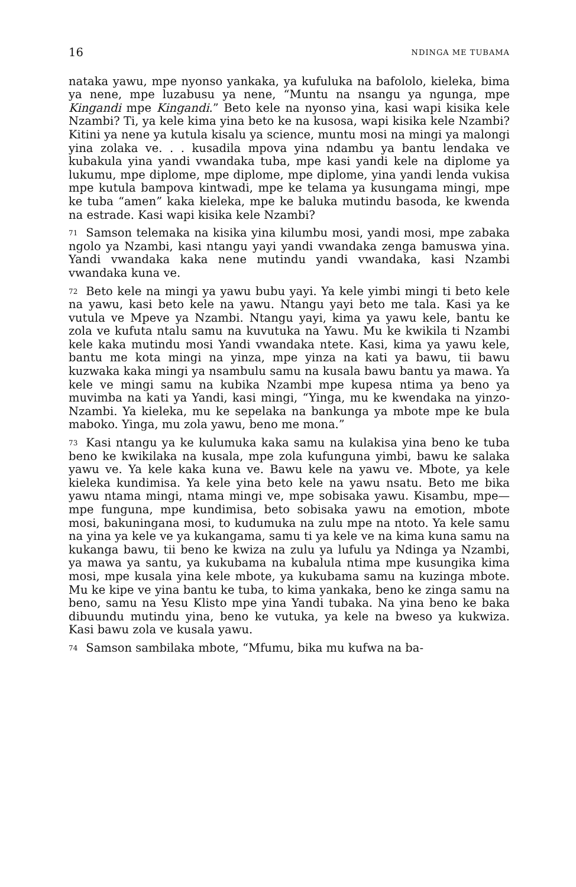16 NDINGA ME TUBAMA
nataka yawu, mpe nyonso yankaka, ya kufuluka na bafololo, kieleka, bima ya nene, mpe luzabusu ya nene, “Muntu na nsangu ya ngunga, mpe Kingandi mpe Kingandi.” Beto kele na nyonso yina, kasi wapi kisika kele Nzambi? Ti, ya kele kima yina beto ke na kusosa, wapi kisika kele Nzambi? Kitini ya nene ya kutula kisalu ya science, muntu mosi na mingi ya malongi yina zolaka ve. . . kusadila mpova yina ndambu ya bantu lendaka ve kubakula yina yandi vwandaka tuba, mpe kasi yandi kele na diplome ya lukumu, mpe diplome, mpe diplome, mpe diplome, yina yandi lenda vukisa mpe kutula bampova kintwadi, mpe ke telama ya kusungama mingi, mpe ke tuba “amen” kaka kieleka, mpe ke baluka mutindu basoda, ke kwenda na estrade. Kasi wapi kisika kele Nzambi?
71 Samson telemaka na kisika yina kilumbu mosi, yandi mosi, mpe zabaka ngolo ya Nzambi, kasi ntangu yayi yandi vwandaka zenga bamuswa yina. Yandi vwandaka kaka nene mutindu yandi vwandaka, kasi Nzambi vwandaka kuna ve.
72 Beto kele na mingi ya yawu bubu yayi. Ya kele yimbi mingi ti beto kele na yawu, kasi beto kele na yawu. Ntangu yayi beto me tala. Kasi ya ke vutula ve Mpeve ya Nzambi. Ntangu yayi, kima ya yawu kele, bantu ke zola ve kufuta ntalu samu na kuvutuka na Yawu. Mu ke kwikila ti Nzambi kele kaka mutindu mosi Yandi vwandaka ntete. Kasi, kima ya yawu kele, bantu me kota mingi na yinza, mpe yinza na kati ya bawu, tii bawu kuzwaka kaka mingi ya nsambulu samu na kusala bawu bantu ya mawa. Ya kele ve mingi samu na kubika Nzambi mpe kupesa ntima ya beno ya muvimba na kati ya Yandi, kasi mingi, “Yinga, mu ke kwendaka na yinzo-Nzambi. Ya kieleka, mu ke sepelaka na bankunga ya mbote mpe ke bula maboko. Yinga, mu zola yawu, beno me mona.”
73 Kasi ntangu ya ke kulumuka kaka samu na kulakisa yina beno ke tuba beno ke kwikilaka na kusala, mpe zola kufunguna yimbi, bawu ke salaka yawu ve. Ya kele kaka kuna ve. Bawu kele na yawu ve. Mbote, ya kele kieleka kundimisa. Ya kele yina beto kele na yawu nsatu. Beto me bika yawu ntama mingi, ntama mingi ve, mpe sobisaka yawu. Kisambu, mpe—mpe funguna, mpe kundimisa, beto sobisaka yawu na emotion, mbote mosi, bakuningana mosi, to kudumuka na zulu mpe na ntoto. Ya kele samu na yina ya kele ve ya kukangama, samu ti ya kele ve na kima kuna samu na kukanga bawu, tii beno ke kwiza na zulu ya lufulu ya Ndinga ya Nzambi, ya mawa ya santu, ya kukubama na kubalula ntima mpe kusungika kima mosi, mpe kusala yina kele mbote, ya kukubama samu na kuzinga mbote. Mu ke kipe ve yina bantu ke tuba, to kima yankaka, beno ke zinga samu na beno, samu na Yesu Klisto mpe yina Yandi tubaka. Na yina beno ke baka dibuundu mutindu yina, beno ke vutuka, ya kele na bweso ya kukwiza. Kasi bawu zola ve kusala yawu.
74 Samson sambilaka mbote, “Mfumu, bika mu kufwa na ba-